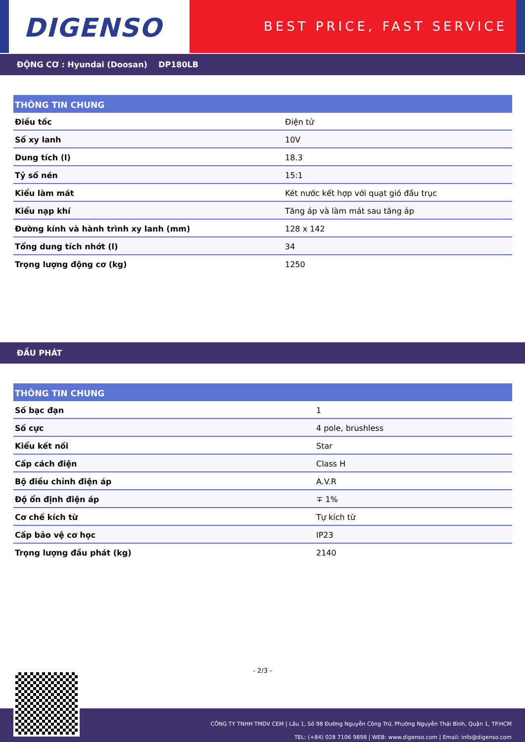DIGENSO
BEST PRICE, FAST SERVICE
ĐỘNG CƠ : Hyundai (Doosan) DP180LB
| THÔNG TIN CHUNG | |
| --- | --- |
| Điều tốc | Điện tử |
| Số xy lanh | 10V |
| Dung tích (l) | 18.3 |
| Tỷ số nén | 15:1 |
| Kiểu làm mát | Két nước kết hợp với quạt gió đầu trục |
| Kiểu nạp khí | Tăng áp và làm mát sau tăng áp |
| Đường kính và hành trình xy lanh (mm) | 128 x 142 |
| Tổng dung tích nhớt (l) | 34 |
| Trọng lượng động cơ (kg) | 1250 |
ĐẦU PHÁT
| THÔNG TIN CHUNG | |
| --- | --- |
| Số bạc đạn | 1 |
| Số cực | 4 pole, brushless |
| Kiểu kết nối | Star |
| Cấp cách điện | Class H |
| Bộ điều chỉnh điện áp | A.V.R |
| Độ ổn định điện áp | ∓ 1% |
| Cơ chế kích từ | Tự kích từ |
| Cấp bảo vệ cơ học | IP23 |
| Trọng lượng đầu phát (kg) | 2140 |
- 2/3 -
CÔNG TY TNHH TMDV CEM | Lầu 1, Số 98 Đường Nguyễn Công Trứ, Phường Nguyễn Thái Bình, Quận 1, TP.HCM
TEL: (+84) 028 7106 9898 | WEB: www.digenso.com | Email: info@digenso.com